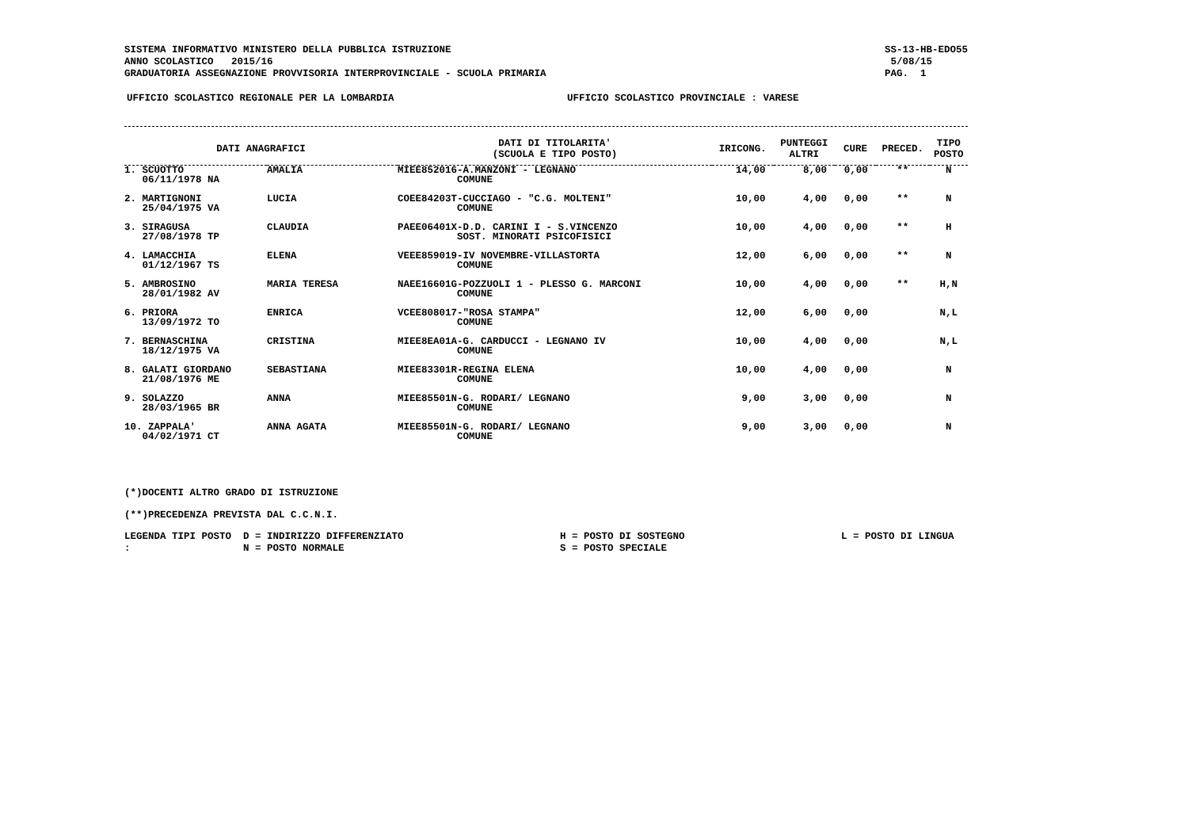SISTEMA INFORMATIVO MINISTERO DELLA PUBBLICA ISTRUZIONE
ANNO SCOLASTICO 2015/16
GRADUATORIA ASSEGNAZIONE PROVVISORIA INTERPROVINCIALE - SCUOLA PRIMARIA
SS-13-HB-EDO55
5/08/15
PAG. 1
UFFICIO SCOLASTICO REGIONALE PER LA LOMBARDIA UFFICIO SCOLASTICO PROVINCIALE : VARESE
| DATI ANAGRAFICI | | | DATI DI TITOLARITA' (SCUOLA E TIPO POSTO) | IRICONG. | PUNTEGGI ALTRI | CURE | PRECED. | TIPO POSTO |
| --- | --- | --- | --- | --- | --- | --- | --- | --- |
| 1. SCUOTTO 06/11/1978 NA | | AMALIA | MIEE852016-A.MANZONI - LEGNANO COMUNE | 14,00 | 8,00 | 0,00 | ** | N |
| 2. MARTIGNONI 25/04/1975 VA | | LUCIA | COEE84203T-CUCCIAGO - "C.G. MOLTENI" COMUNE | 10,00 | 4,00 | 0,00 | ** | N |
| 3. SIRAGUSA 27/08/1978 TP | | CLAUDIA | PAEE06401X-D.D. CARINI I - S.VINCENZO SOST. MINORATI PSICOFISICI | 10,00 | 4,00 | 0,00 | ** | H |
| 4. LAMACCHIA 01/12/1967 TS | | ELENA | VEEE859019-IV NOVEMBRE-VILLASTORTA COMUNE | 12,00 | 6,00 | 0,00 | ** | N |
| 5. AMBROSINO 28/01/1982 AV | | MARIA TERESA | NAEE16601G-POZZUOLI 1 - PLESSO G. MARCONI COMUNE | 10,00 | 4,00 | 0,00 | ** | H,N |
| 6. PRIORA 13/09/1972 TO | | ENRICA | VCEE808017-"ROSA STAMPA" COMUNE | 12,00 | 6,00 | 0,00 | | N,L |
| 7. BERNASCHINA 18/12/1975 VA | | CRISTINA | MIEE8EA01A-G. CARDUCCI - LEGNANO IV COMUNE | 10,00 | 4,00 | 0,00 | | N,L |
| 8. GALATI GIORDANO 21/08/1976 ME | | SEBASTIANA | MIEE83301R-REGINA ELENA COMUNE | 10,00 | 4,00 | 0,00 | | N |
| 9. SOLAZZO 28/03/1965 BR | | ANNA | MIEE85501N-G. RODARI/ LEGNANO COMUNE | 9,00 | 3,00 | 0,00 | | N |
| 10. ZAPPALA' 04/02/1971 CT | | ANNA AGATA | MIEE85501N-G. RODARI/ LEGNANO COMUNE | 9,00 | 3,00 | 0,00 | | N |
(*)DOCENTI ALTRO GRADO DI ISTRUZIONE
(**)PRECEDENZA PREVISTA DAL C.C.N.I.
LEGENDA TIPI POSTO : D = INDIRIZZO DIFFERENZIATO
N = POSTO NORMALE H = POSTO DI SOSTEGNO
S = POSTO SPECIALE L = POSTO DI LINGUA